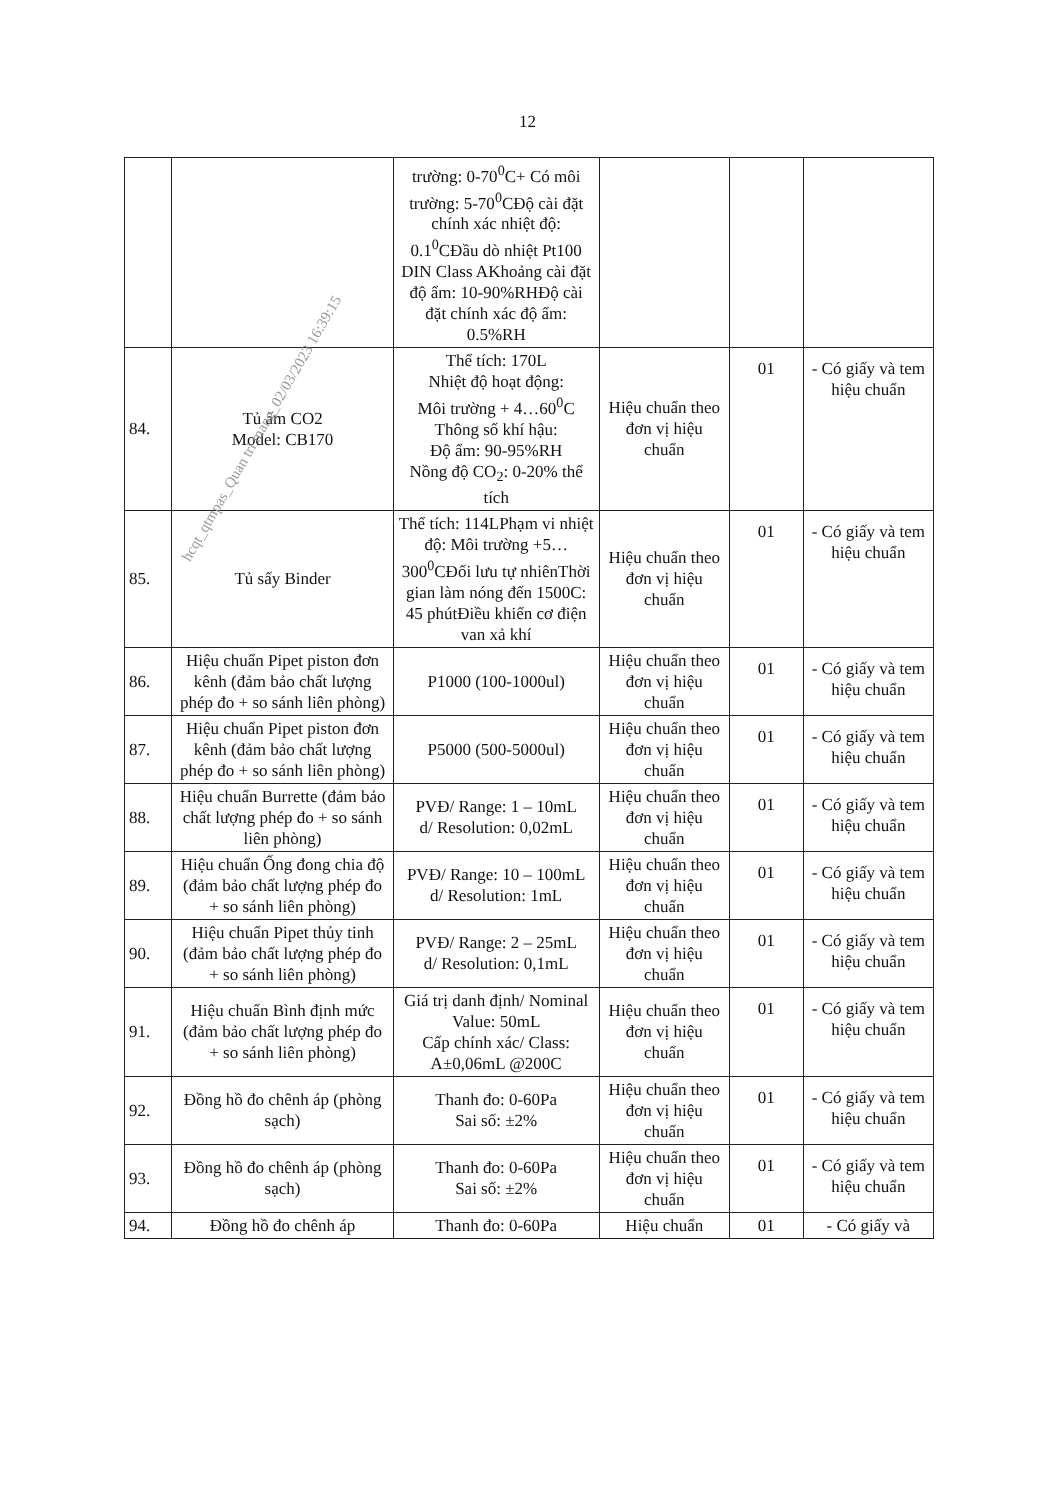12
| | | trường: 0-70<sup>0</sup>C+ Có môi trường: 5-70<sup>0</sup>CĐộ cài đặt chính xác nhiệt độ: 0.1<sup>0</sup>CĐầu dò nhiệt Pt100 DIN Class AKhoảng cài đặt độ ẩm: 10-90%RHĐộ cài đặt chính xác độ ẩm: 0.5%RH | | | |
| 84. | Tủ ấm CO2 Model: CB170 | Thể tích: 170L Nhiệt độ hoạt động: Môi trường + 4…60<sup>0</sup>C Thông số khí hậu: Độ ẩm: 90-95%RH Nồng độ CO<sub>2</sub>: 0-20% thể tích | Hiệu chuẩn theo đơn vị hiệu chuẩn | 01 | - Có giấy và tem hiệu chuẩn |
| 85. | Tủ sấy Binder | Thể tích: 114LPhạm vi nhiệt độ: Môi trường +5…300<sup>0</sup>CĐối lưu tự nhiênThời gian làm nóng đến 1500C: 45 phútĐiều khiển cơ điện van xả khí | Hiệu chuẩn theo đơn vị hiệu chuẩn | 01 | - Có giấy và tem hiệu chuẩn |
| 86. | Hiệu chuẩn Pipet piston đơn kênh (đảm bảo chất lượng phép đo + so sánh liên phòng) | P1000 (100-1000ul) | Hiệu chuẩn theo đơn vị hiệu chuẩn | 01 | - Có giấy và tem hiệu chuẩn |
| 87. | Hiệu chuẩn Pipet piston đơn kênh (đảm bảo chất lượng phép đo + so sánh liên phòng) | P5000 (500-5000ul) | Hiệu chuẩn theo đơn vị hiệu chuẩn | 01 | - Có giấy và tem hiệu chuẩn |
| 88. | Hiệu chuẩn Burrette (đảm bảo chất lượng phép đo + so sánh liên phòng) | PVĐ/ Range: 1 – 10mL d/ Resolution: 0,02mL | Hiệu chuẩn theo đơn vị hiệu chuẩn | 01 | - Có giấy và tem hiệu chuẩn |
| 89. | Hiệu chuẩn Ống đong chia độ (đảm bảo chất lượng phép đo + so sánh liên phòng) | PVĐ/ Range: 10 – 100mL d/ Resolution: 1mL | Hiệu chuẩn theo đơn vị hiệu chuẩn | 01 | - Có giấy và tem hiệu chuẩn |
| 90. | Hiệu chuẩn Pipet thủy tinh (đảm bảo chất lượng phép đo + so sánh liên phòng) | PVĐ/ Range: 2 – 25mL d/ Resolution: 0,1mL | Hiệu chuẩn theo đơn vị hiệu chuẩn | 01 | - Có giấy và tem hiệu chuẩn |
| 91. | Hiệu chuẩn Bình định mức (đảm bảo chất lượng phép đo + so sánh liên phòng) | Giá trị danh định/ Nominal Value: 50mL Cấp chính xác/ Class: A±0,06mL @200C | Hiệu chuẩn theo đơn vị hiệu chuẩn | 01 | - Có giấy và tem hiệu chuẩn |
| 92. | Đồng hồ đo chênh áp (phòng sạch) | Thanh đo: 0-60Pa Sai số: ±2% | Hiệu chuẩn theo đơn vị hiệu chuẩn | 01 | - Có giấy và tem hiệu chuẩn |
| 93. | Đồng hồ đo chênh áp (phòng sạch) | Thanh đo: 0-60Pa Sai số: ±2% | Hiệu chuẩn theo đơn vị hiệu chuẩn | 01 | - Có giấy và tem hiệu chuẩn |
| 94. | Đồng hồ đo chênh áp | Thanh đo: 0-60Pa | Hiệu chuẩn | 01 | - Có giấy và |
hcqt_qtmpas_Quan tri mang_02/03/2023 16:39:15